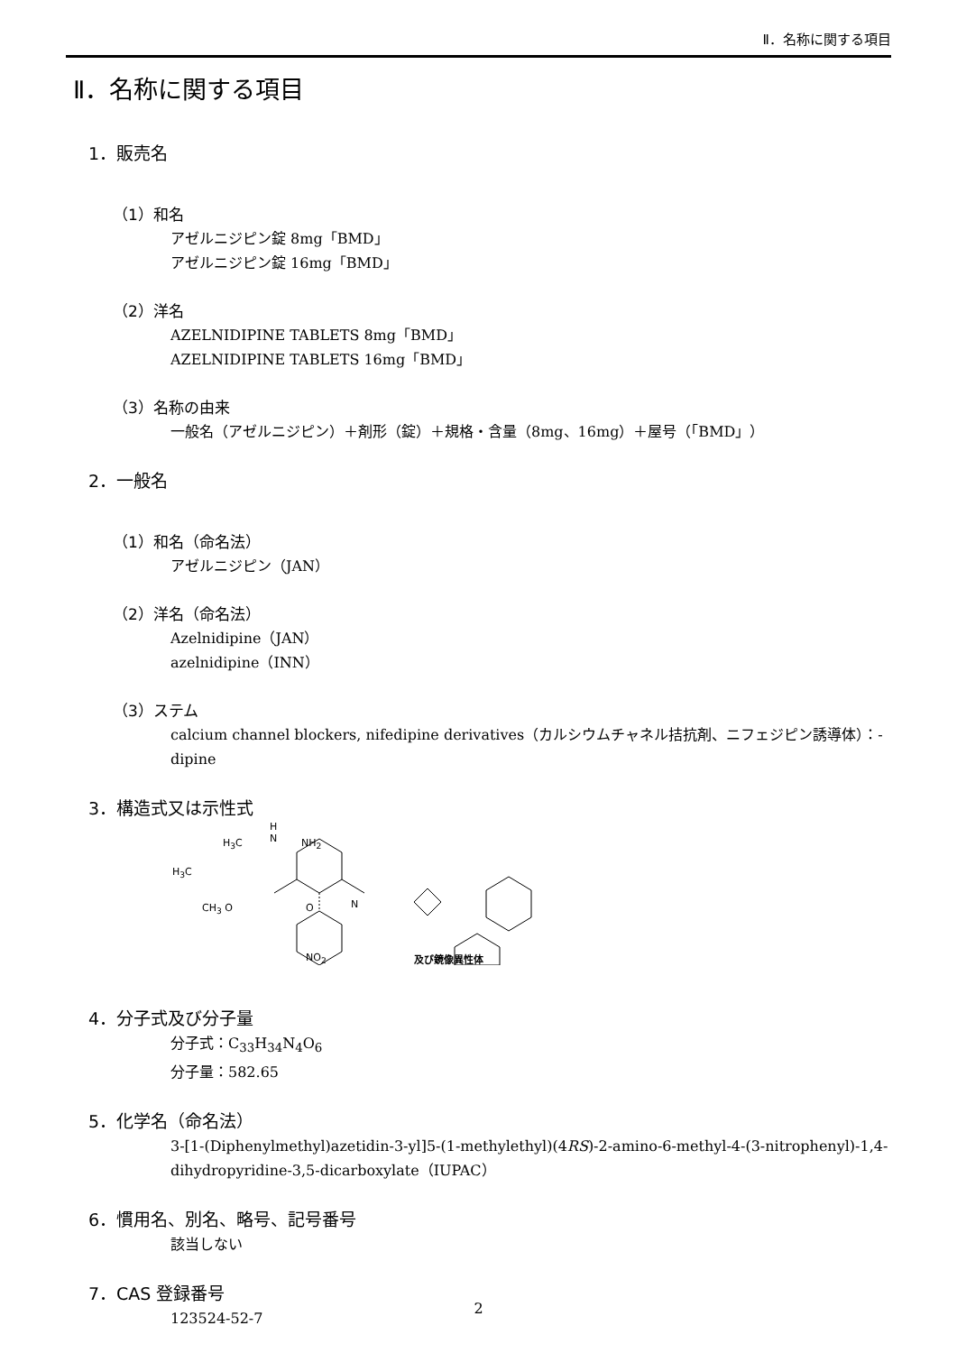Ⅱ．名称に関する項目
Ⅱ．名称に関する項目
1．販売名
（1）和名
アゼルニジピン錠 8mg「BMD」
アゼルニジピン錠 16mg「BMD」
（2）洋名
AZELNIDIPINE TABLETS 8mg「BMD」
AZELNIDIPINE TABLETS 16mg「BMD」
（3）名称の由来
一般名（アゼルニジピン）＋剤形（錠）＋規格・含量（8mg、16mg）＋屋号（「BMD」）
2．一般名
（1）和名（命名法）
アゼルニジピン（JAN）
（2）洋名（命名法）
Azelnidipine（JAN）
azelnidipine（INN）
（3）ステム
calcium channel blockers, nifedipine derivatives（カルシウムチャネル拮抗剤、ニフェジピン誘導体）：-dipine
3．構造式又は示性式
H<sub>3</sub>C
H
N NH<sub>2</sub>
H<sub>3</sub>C
CH<sub>3</sub> O O N
NO<sub>2</sub> 及び鏡像異性体
4．分子式及び分子量
分子式：C<sub>33</sub>H<sub>34</sub>N<sub>4</sub>O<sub>6</sub>
分子量：582.65
5．化学名（命名法）
3-[1-(Diphenylmethyl)azetidin-3-yl]5-(1-methylethyl)(4RS)-2-amino-6-methyl-4-(3-nitrophenyl)-1,4-dihydropyridine-3,5-dicarboxylate（IUPAC）
6．慣用名、別名、略号、記号番号
該当しない
7．CAS 登録番号
123524-52-7
2